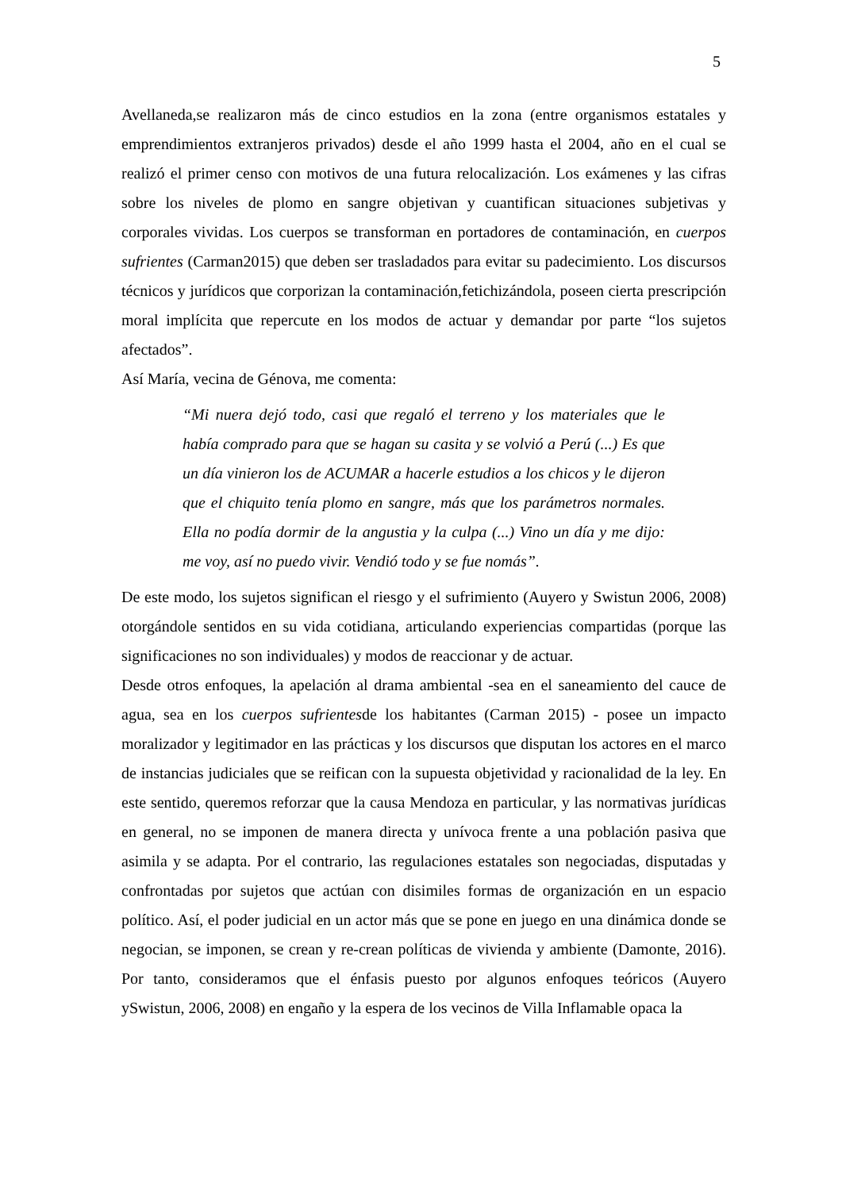5
Avellaneda,se realizaron más de cinco estudios en la zona (entre organismos estatales y emprendimientos extranjeros privados) desde el año 1999 hasta el 2004, año en el cual se realizó el primer censo con motivos de una futura relocalización. Los exámenes y las cifras sobre los niveles de plomo en sangre objetivan y cuantifican situaciones subjetivas y corporales vividas. Los cuerpos se transforman en portadores de contaminación, en cuerpos sufrientes (Carman2015) que deben ser trasladados para evitar su padecimiento. Los discursos técnicos y jurídicos que corporizan la contaminación,fetichizándola, poseen cierta prescripción moral implícita que repercute en los modos de actuar y demandar por parte “los sujetos afectados”.
Así María, vecina de Génova, me comenta:
“Mi nuera dejó todo, casi que regaló el terreno y los materiales que le había comprado para que se hagan su casita y se volvió a Perú (...) Es que un día vinieron los de ACUMAR a hacerle estudios a los chicos y le dijeron que el chiquito tenía plomo en sangre, más que los parámetros normales. Ella no podía dormir de la angustia y la culpa (...) Vino un día y me dijo: me voy, así no puedo vivir. Vendió todo y se fue nomás”.
De este modo, los sujetos significan el riesgo y el sufrimiento (Auyero y Swistun 2006, 2008) otorgándole sentidos en su vida cotidiana, articulando experiencias compartidas (porque las significaciones no son individuales) y modos de reaccionar y de actuar.
Desde otros enfoques, la apelación al drama ambiental -sea en el saneamiento del cauce de agua, sea en los cuerpos sufrientesde los habitantes (Carman 2015) - posee un impacto moralizador y legitimador en las prácticas y los discursos que disputan los actores en el marco de instancias judiciales que se reifican con la supuesta objetividad y racionalidad de la ley. En este sentido, queremos reforzar que la causa Mendoza en particular, y las normativas jurídicas en general, no se imponen de manera directa y unívoca frente a una población pasiva que asimila y se adapta. Por el contrario, las regulaciones estatales son negociadas, disputadas y confrontadas por sujetos que actúan con disimiles formas de organización en un espacio político. Así, el poder judicial en un actor más que se pone en juego en una dinámica donde se negocian, se imponen, se crean y re-crean políticas de vivienda y ambiente (Damonte, 2016). Por tanto, consideramos que el énfasis puesto por algunos enfoques teóricos (Auyero ySwistun, 2006, 2008) en engaño y la espera de los vecinos de Villa Inflamable opaca la